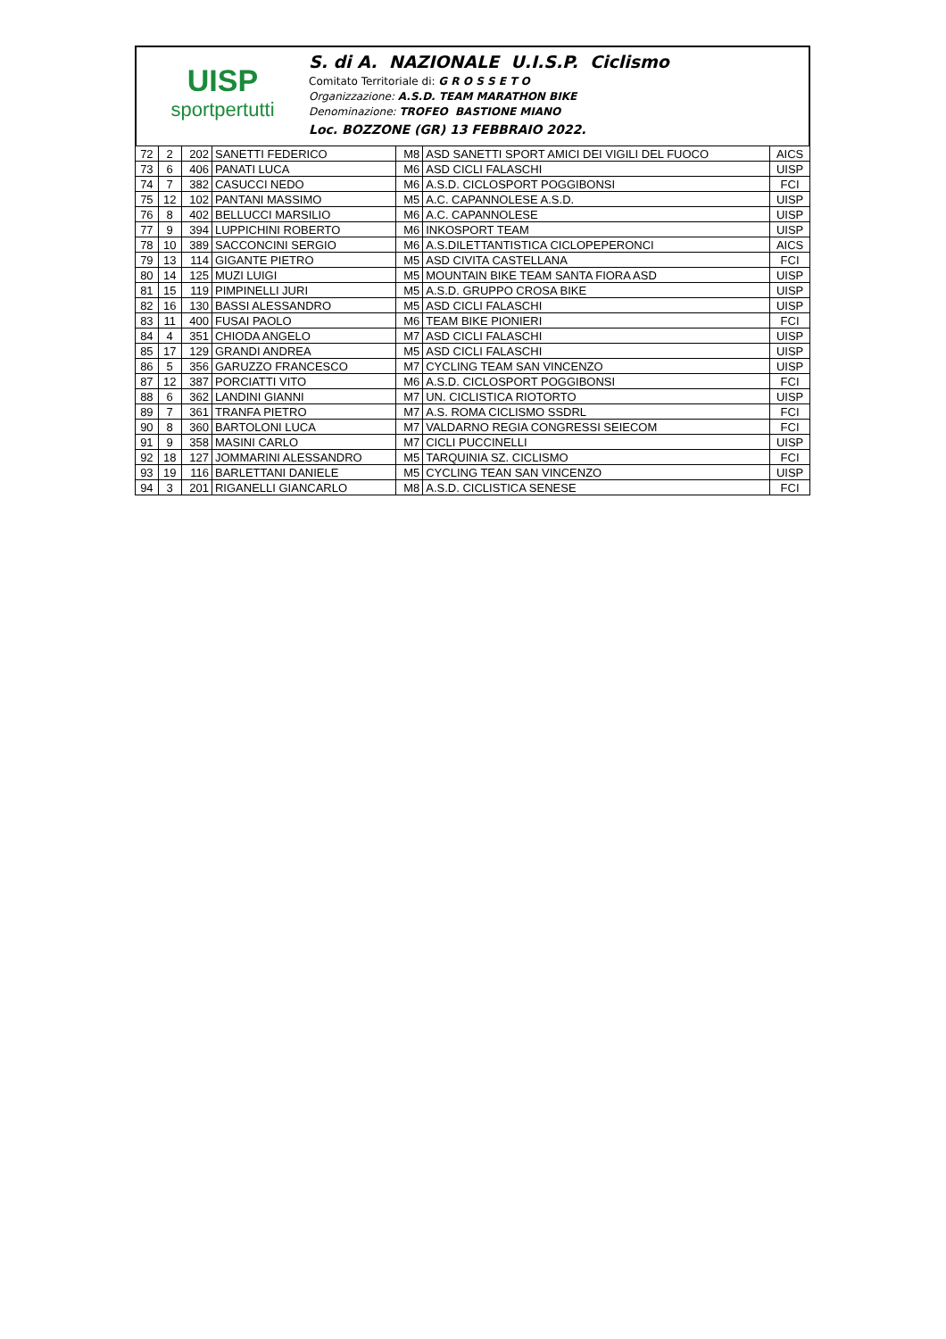UISP
sportpertutti
S. di A. NAZIONALE U.I.S.P. Ciclismo
Comitato Territoriale di: G R O S S E T O
Organizzazione: A.S.D. TEAM MARATHON BIKE
Denominazione: TROFEO BASTIONE MIANO
Loc. BOZZONE (GR) 13 FEBBRAIO 2022.
| 72 | 2 | 202 | SANETTI FEDERICO | M8 | ASD SANETTI SPORT AMICI DEI VIGILI DEL FUOCO | AICS |
| 73 | 6 | 406 | PANATI LUCA | M6 | ASD CICLI FALASCHI | UISP |
| 74 | 7 | 382 | CASUCCI NEDO | M6 | A.S.D. CICLOSPORT POGGIBONSI | FCI |
| 75 | 12 | 102 | PANTANI MASSIMO | M5 | A.C. CAPANNOLESE A.S.D. | UISP |
| 76 | 8 | 402 | BELLUCCI MARSILIO | M6 | A.C. CAPANNOLESE | UISP |
| 77 | 9 | 394 | LUPPICHINI ROBERTO | M6 | INKOSPORT TEAM | UISP |
| 78 | 10 | 389 | SACCONCINI SERGIO | M6 | A.S.DILETTANTISTICA CICLOPEPERONCI | AICS |
| 79 | 13 | 114 | GIGANTE PIETRO | M5 | ASD CIVITA CASTELLANA | FCI |
| 80 | 14 | 125 | MUZI LUIGI | M5 | MOUNTAIN BIKE TEAM SANTA FIORA ASD | UISP |
| 81 | 15 | 119 | PIMPINELLI JURI | M5 | A.S.D. GRUPPO CROSA BIKE | UISP |
| 82 | 16 | 130 | BASSI ALESSANDRO | M5 | ASD CICLI FALASCHI | UISP |
| 83 | 11 | 400 | FUSAI PAOLO | M6 | TEAM BIKE PIONIERI | FCI |
| 84 | 4 | 351 | CHIODA ANGELO | M7 | ASD CICLI FALASCHI | UISP |
| 85 | 17 | 129 | GRANDI ANDREA | M5 | ASD CICLI FALASCHI | UISP |
| 86 | 5 | 356 | GARUZZO FRANCESCO | M7 | CYCLING TEAM SAN VINCENZO | UISP |
| 87 | 12 | 387 | PORCIATTI VITO | M6 | A.S.D. CICLOSPORT POGGIBONSI | FCI |
| 88 | 6 | 362 | LANDINI GIANNI | M7 | UN. CICLISTICA RIOTORTO | UISP |
| 89 | 7 | 361 | TRANFA PIETRO | M7 | A.S. ROMA CICLISMO SSDRL | FCI |
| 90 | 8 | 360 | BARTOLONI LUCA | M7 | VALDARNO REGIA CONGRESSI SEIECOM | FCI |
| 91 | 9 | 358 | MASINI CARLO | M7 | CICLI PUCCINELLI | UISP |
| 92 | 18 | 127 | JOMMARINI ALESSANDRO | M5 | TARQUINIA SZ. CICLISMO | FCI |
| 93 | 19 | 116 | BARLETTANI DANIELE | M5 | CYCLING TEAN SAN VINCENZO | UISP |
| 94 | 3 | 201 | RIGANELLI GIANCARLO | M8 | A.S.D. CICLISTICA SENESE | FCI |